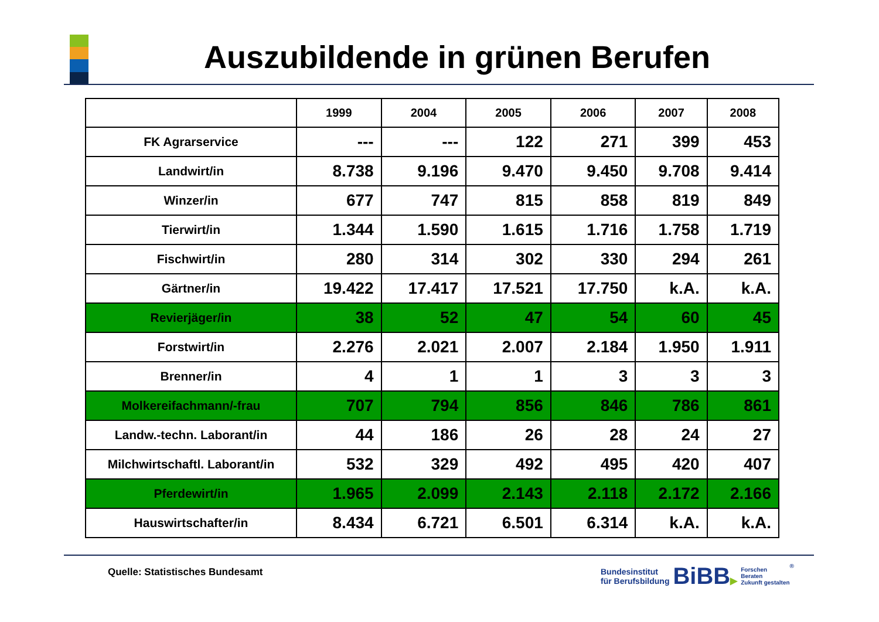Auszubildende in grünen Berufen
| | 1999 | 2004 | 2005 | 2006 | 2007 | 2008 |
| --- | --- | --- | --- | --- | --- | --- |
| FK Agrarservice | --- | --- | 122 | 271 | 399 | 453 |
| Landwirt/in | 8.738 | 9.196 | 9.470 | 9.450 | 9.708 | 9.414 |
| Winzer/in | 677 | 747 | 815 | 858 | 819 | 849 |
| Tierwirt/in | 1.344 | 1.590 | 1.615 | 1.716 | 1.758 | 1.719 |
| Fischwirt/in | 280 | 314 | 302 | 330 | 294 | 261 |
| Gärtner/in | 19.422 | 17.417 | 17.521 | 17.750 | k.A. | k.A. |
| Revierjäger/in | 38 | 52 | 47 | 54 | 60 | 45 |
| Forstwirt/in | 2.276 | 2.021 | 2.007 | 2.184 | 1.950 | 1.911 |
| Brenner/in | 4 | 1 | 1 | 3 | 3 | 3 |
| Molkereifachmann/-frau | 707 | 794 | 856 | 846 | 786 | 861 |
| Landw.-techn. Laborant/in | 44 | 186 | 26 | 28 | 24 | 27 |
| Milchwirtschaftl. Laborant/in | 532 | 329 | 492 | 495 | 420 | 407 |
| Pferdewirt/in | 1.965 | 2.099 | 2.143 | 2.118 | 2.172 | 2.166 |
| Hauswirtschafter/in | 8.434 | 6.721 | 6.501 | 6.314 | k.A. | k.A. |
Quelle: Statistisches Bundesamt
Bundesinstitut
für Berufsbildung
BiBB▶
Forschen
Beraten
Zukunft gestalten
®